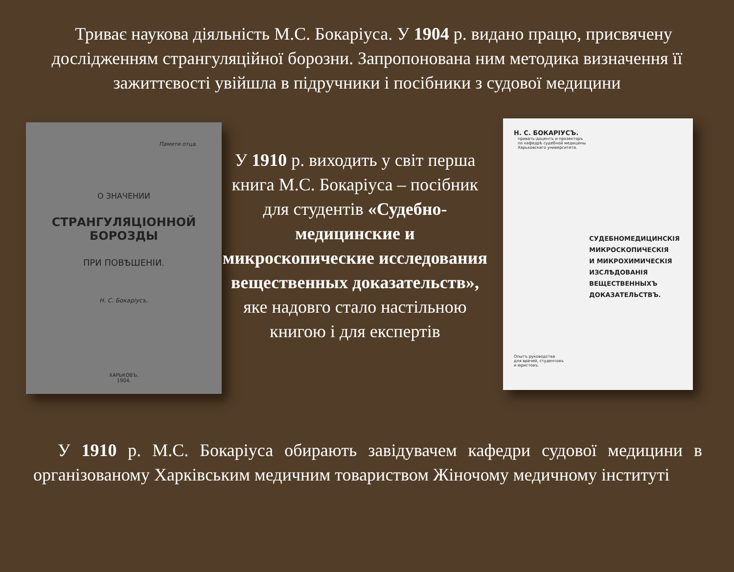Триває наукова діяльність М.С. Бокаріуса. У 1904 р. видано працю, присвячену дослідженням странгуляційної борозни. Запропонована ним методика визначення її зажиттєвості увійшла в підручники і посібники з судової медицини
Памяти отца.
О ЗНАЧЕНИИ
СТРАНГУЛЯЦIОННОЙ БОРОЗДЫ
ПРИ ПОВѢШЕНIИ.
Н. С. Бокарiусъ.
ХАРЬКОВЪ.
1904.
У 1910 р. виходить у світ перша книга М.С. Бокаріуса – посібник для студентів «Судебно-медицинские и микроскопические исследования вещественных доказательств», яке надовго стало настільною книгою і для експертів
Н. С. БОКАРIУСЪ.
привать-доцентъ и прозекторъ
по кафедрѣ судебной медицины
Харьковскаго университета.
СУДЕБНОМЕДИЦИНСКIЯ
МИКРОСКОПИЧЕСКIЯ
И МИКРОХИМИЧЕСКIЯ
ИЗСЛѢДОВАНIЯ
ВЕЩЕСТВЕННЫХЪ
ДОКАЗАТЕЛЬСТВЪ.
Опытъ руководства
для врачей, студентовъ
и юристовъ.
У 1910 р. М.С. Бокаріуса обирають завідувачем кафедри судової медицини в організованому Харківським медичним товариством Жіночому медичному інституті